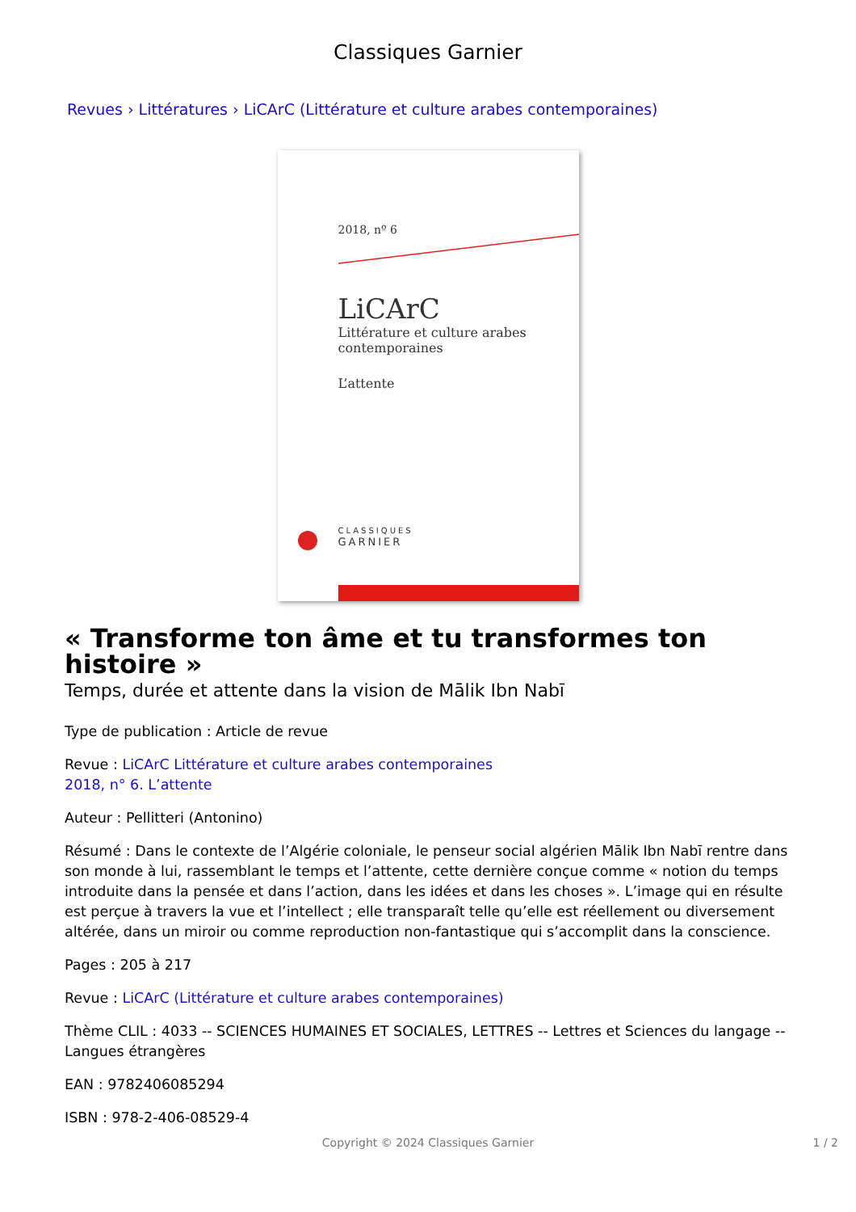Classiques Garnier
Revues › Littératures › LiCArC (Littérature et culture arabes contemporaines)
2018, nº 6
LiCArC
Littérature et culture arabes
contemporaines
L’attente
CLASSIQUES
GARNIER
« Transforme ton âme et tu transformes ton histoire »
Temps, durée et attente dans la vision de Mālik Ibn Nabī
Type de publication : Article de revue
Revue : LiCArC Littérature et culture arabes contemporaines
2018, n° 6. L’attente
Auteur : Pellitteri (Antonino)
Résumé : Dans le contexte de l’Algérie coloniale, le penseur social algérien Mālik Ibn Nabī rentre dans son monde à lui, rassemblant le temps et l’attente, cette dernière conçue comme « notion du temps introduite dans la pensée et dans l’action, dans les idées et dans les choses ». L’image qui en résulte est perçue à travers la vue et l’intellect ; elle transparaît telle qu’elle est réellement ou diversement altérée, dans un miroir ou comme reproduction non-fantastique qui s’accomplit dans la conscience.
Pages : 205 à 217
Revue : LiCArC (Littérature et culture arabes contemporaines)
Thème CLIL : 4033 -- SCIENCES HUMAINES ET SOCIALES, LETTRES -- Lettres et Sciences du langage -- Langues étrangères
EAN : 9782406085294
ISBN : 978-2-406-08529-4
Copyright © 2024 Classiques Garnier 1 / 2